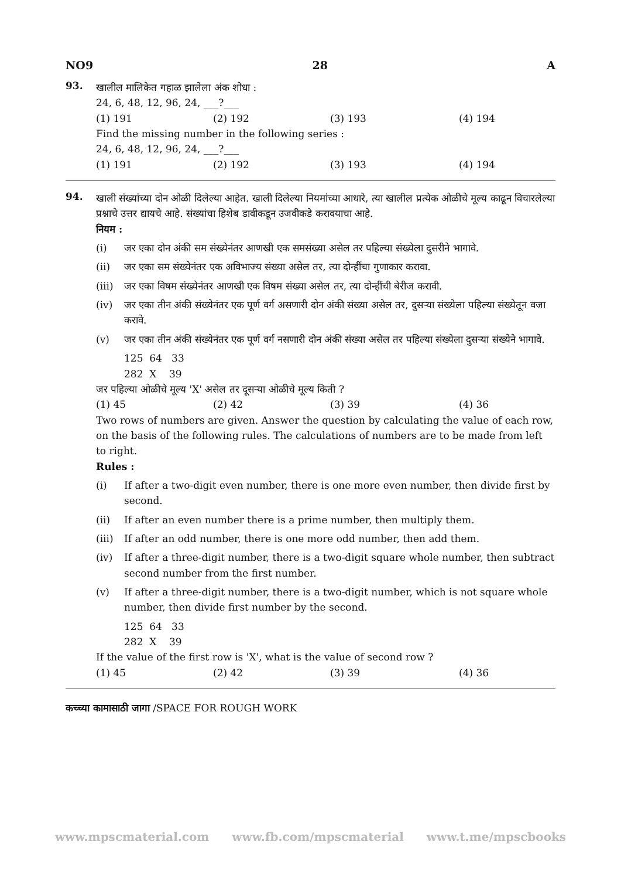NO9 28 A
93.
खालील मालिकेत गहाळ झालेला अंक शोधा :
24, 6, 48, 12, 96, 24, ___?___
(1) 191 (2) 192 (3) 193 (4) 194
Find the missing number in the following series :
24, 6, 48, 12, 96, 24, ___?___
(1) 191 (2) 192 (3) 193 (4) 194
94.
खाली संख्यांच्या दोन ओळी दिलेल्या आहेत. खाली दिलेल्या नियमांच्या आधारे, त्या खालील प्रत्येक ओळीचे मूल्य काढून विचारलेल्या प्रश्नाचे उत्तर द्यायचे आहे. संख्यांचा हिशेब डावीकडून उजवीकडे करावयाचा आहे.
नियम :
(i) जर एका दोन अंकी सम संख्येनंतर आणखी एक समसंख्या असेल तर पहिल्या संख्येला दुसरीने भागावे.
(ii) जर एका सम संख्येनंतर एक अविभाज्य संख्या असेल तर, त्या दोन्हींचा गुणाकार करावा.
(iii) जर एका विषम संख्येनंतर आणखी एक विषम संख्या असेल तर, त्या दोन्हींची बेरीज करावी.
(iv) जर एका तीन अंकी संख्येनंतर एक पूर्ण वर्ग असणारी दोन अंकी संख्या असेल तर, दुसऱ्या संख्येला पहिल्या संख्येतून वजा करावे.
(v) जर एका तीन अंकी संख्येनंतर एक पूर्ण वर्ग नसणारी दोन अंकी संख्या असेल तर पहिल्या संख्येला दुसऱ्या संख्येने भागावे.
125 64 33
282 X 39
जर पहिल्या ओळीचे मूल्य 'X' असेल तर दूसऱ्या ओळीचे मूल्य किती ?
(1) 45 (2) 42 (3) 39 (4) 36
Two rows of numbers are given. Answer the question by calculating the value of each row, on the basis of the following rules. The calculations of numbers are to be made from left to right.
Rules :
(i) If after a two-digit even number, there is one more even number, then divide first by second.
(ii) If after an even number there is a prime number, then multiply them.
(iii) If after an odd number, there is one more odd number, then add them.
(iv) If after a three-digit number, there is a two-digit square whole number, then subtract second number from the first number.
(v) If after a three-digit number, there is a two-digit number, which is not square whole number, then divide first number by the second.
125 64 33
282 X 39
If the value of the first row is 'X', what is the value of second row ?
(1) 45 (2) 42 (3) 39 (4) 36
कच्च्या कामासाठी जागा /SPACE FOR ROUGH WORK
www.mpscmaterial.com www.fb.com/mpscmaterial www.t.me/mpscbooks